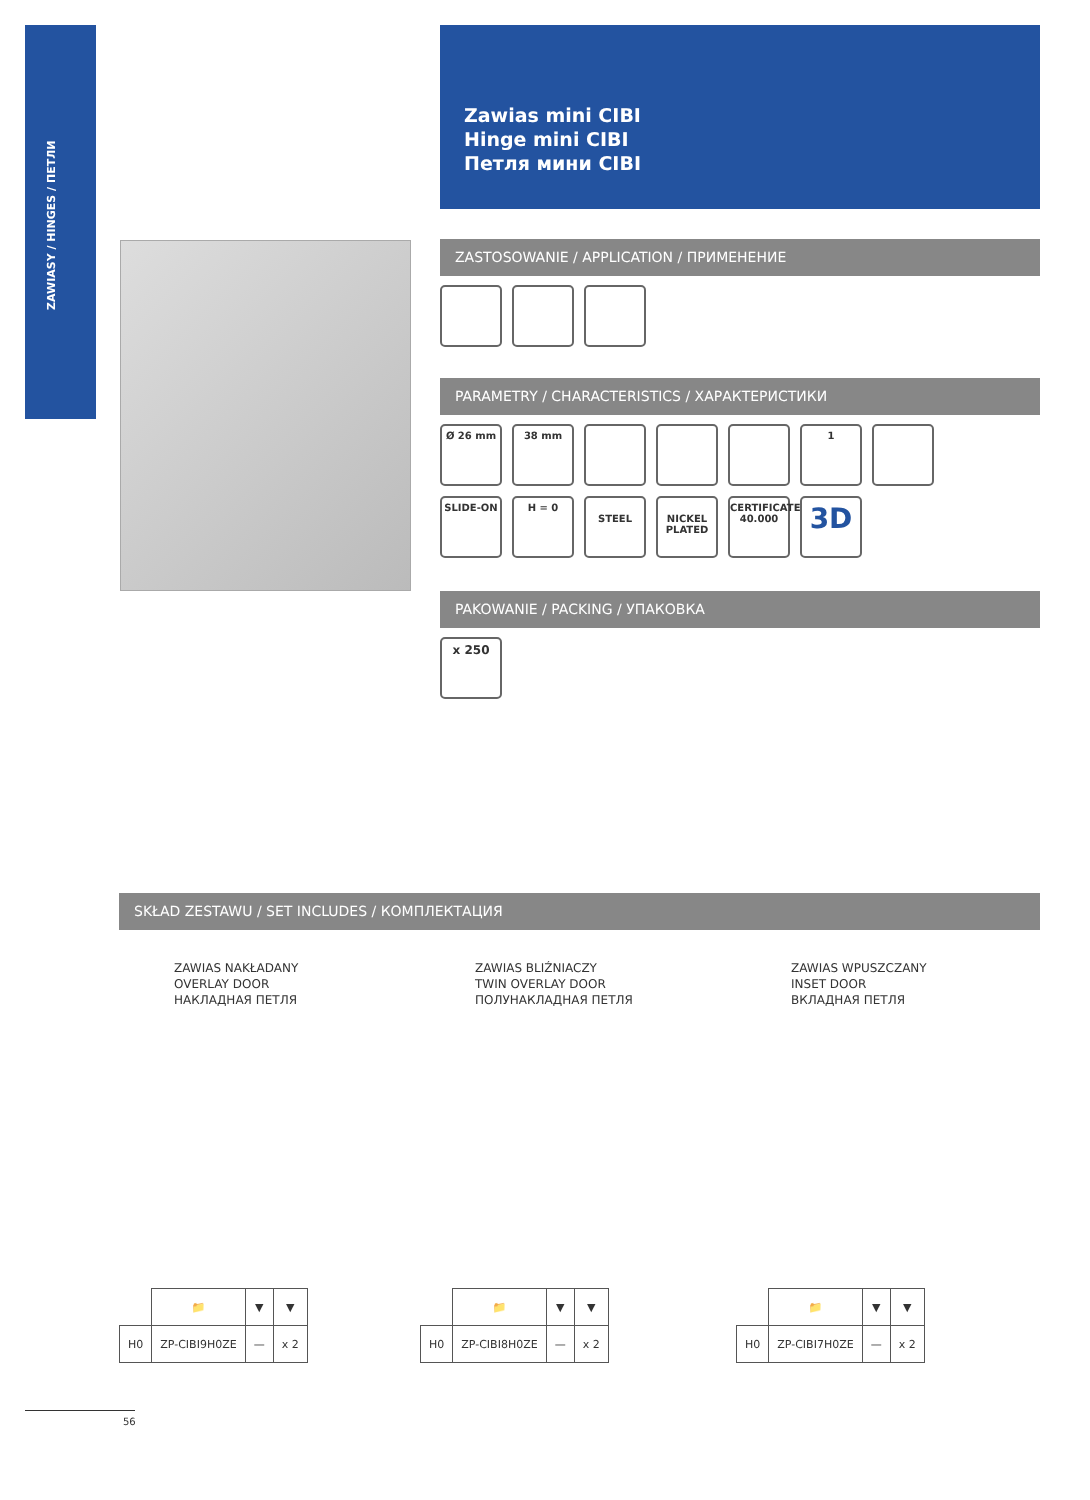ZAWIASY / HINGES / ПЕТЛИ
Zawias mini CIBI
Hinge mini CIBI
Петля мини CIBI
ZASTOSOWANIE / APPLICATION / ПРИМЕНЕНИЕ
PARAMETRY / CHARACTERISTICS / ХАРАКТЕРИСТИКИ
Ø 26 mm
38 mm
1
SLIDE-ON
H = 0
STEEL
NICKEL PLATED
CERTIFICATE 40.000
3D
PAKOWANIE / PACKING / УПАКОВКА
x 250
SKŁAD ZESTAWU / SET INCLUDES / КОМПЛЕКТАЦИЯ
ZAWIAS NAKŁADANY
OVERLAY DOOR
НАКЛАДНАЯ ПЕТЛЯ
| | 📁 | ▼ | ▼ |
| --- | --- | --- | --- |
| H0 | ZP-CIBI9H0ZE | — | x 2 |
ZAWIAS BLIŹNIACZY
TWIN OVERLAY DOOR
ПОЛУНАКЛАДНАЯ ПЕТЛЯ
| | 📁 | ▼ | ▼ |
| --- | --- | --- | --- |
| H0 | ZP-CIBI8H0ZE | — | x 2 |
ZAWIAS WPUSZCZANY
INSET DOOR
ВКЛАДНАЯ ПЕТЛЯ
| | 📁 | ▼ | ▼ |
| --- | --- | --- | --- |
| H0 | ZP-CIBI7H0ZE | — | x 2 |
56